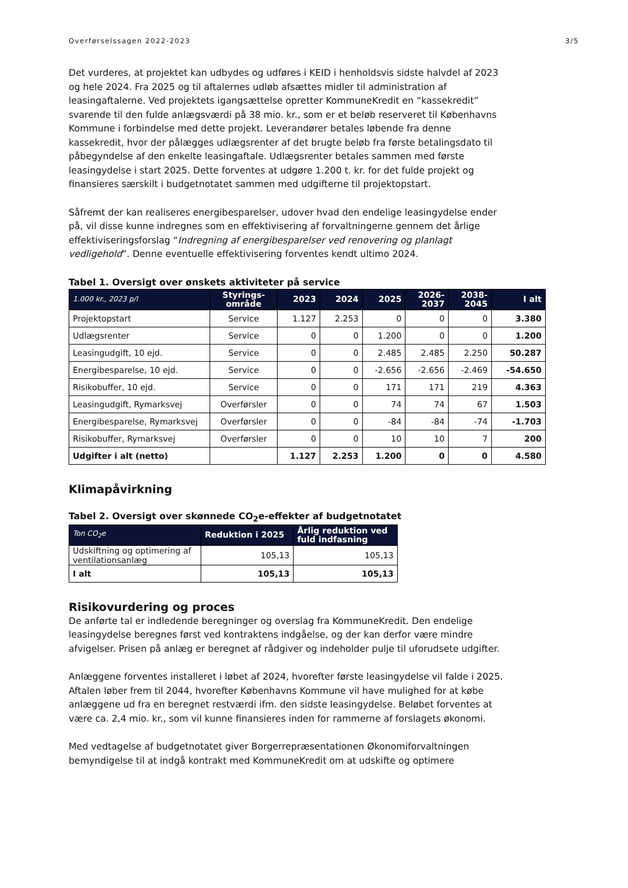Overførselssagen 2022-2023 3/5
Det vurderes, at projektet kan udbydes og udføres i KEID i henholdsvis sidste halvdel af 2023 og hele 2024. Fra 2025 og til aftalernes udløb afsættes midler til administration af leasingaftalerne. Ved projektets igangsættelse opretter KommuneKredit en “kassekredit” svarende til den fulde anlægsværdi på 38 mio. kr., som er et beløb reserveret til Københavns Kommune i forbindelse med dette projekt. Leverandører betales løbende fra denne kassekredit, hvor der pålægges udlægsrenter af det brugte beløb fra første betalingsdato til påbegyndelse af den enkelte leasingaftale. Udlægsrenter betales sammen med første leasingydelse i start 2025. Dette forventes at udgøre 1.200 t. kr. for det fulde projekt og finansieres særskilt i budgetnotatet sammen med udgifterne til projektopstart.
Såfremt der kan realiseres energibesparelser, udover hvad den endelige leasingydelse ender på, vil disse kunne indregnes som en effektivisering af forvaltningerne gennem det årlige effektiviseringsforslag “Indregning af energibesparelser ved renovering og planlagt vedligehold”. Denne eventuelle effektivisering forventes kendt ultimo 2024.
Tabel 1. Oversigt over ønskets aktiviteter på service
| 1.000 kr., 2023 p/l | Styrings- område | 2023 | 2024 | 2025 | 2026- 2037 | 2038- 2045 | I alt |
| --- | --- | --- | --- | --- | --- | --- | --- |
| Projektopstart | Service | 1.127 | 2.253 | 0 | 0 | 0 | 3.380 |
| Udlægsrenter | Service | 0 | 0 | 1.200 | 0 | 0 | 1.200 |
| Leasingudgift, 10 ejd. | Service | 0 | 0 | 2.485 | 2.485 | 2.250 | 50.287 |
| Energibesparelse, 10 ejd. | Service | 0 | 0 | -2.656 | -2.656 | -2.469 | -54.650 |
| Risikobuffer, 10 ejd. | Service | 0 | 0 | 171 | 171 | 219 | 4.363 |
| Leasingudgift, Rymarksvej | Overførsler | 0 | 0 | 74 | 74 | 67 | 1.503 |
| Energibesparelse, Rymarksvej | Overførsler | 0 | 0 | -84 | -84 | -74 | -1.703 |
| Risikobuffer, Rymarksvej | Overførsler | 0 | 0 | 10 | 10 | 7 | 200 |
| Udgifter i alt (netto) | | 1.127 | 2.253 | 1.200 | 0 | 0 | 4.580 |
Klimapåvirkning
Tabel 2. Oversigt over skønnede CO<sub>2</sub>e-effekter af budgetnotatet
| Ton CO<sub>2</sub>e | Reduktion i 2025 | Årlig reduktion ved fuld indfasning |
| --- | --- | --- |
| Udskiftning og optimering af ventilationsanlæg | 105,13 | 105,13 |
| I alt | 105,13 | 105,13 |
Risikovurdering og proces
De anførte tal er indledende beregninger og overslag fra KommuneKredit. Den endelige leasingydelse beregnes først ved kontraktens indgåelse, og der kan derfor være mindre afvigelser. Prisen på anlæg er beregnet af rådgiver og indeholder pulje til uforudsete udgifter.
Anlæggene forventes installeret i løbet af 2024, hvorefter første leasingydelse vil falde i 2025. Aftalen løber frem til 2044, hvorefter Københavns Kommune vil have mulighed for at købe anlæggene ud fra en beregnet restværdi ifm. den sidste leasingydelse. Beløbet forventes at være ca. 2,4 mio. kr., som vil kunne finansieres inden for rammerne af forslagets økonomi.
Med vedtagelse af budgetnotatet giver Borgerrepræsentationen Økonomiforvaltningen bemyndigelse til at indgå kontrakt med KommuneKredit om at udskifte og optimere